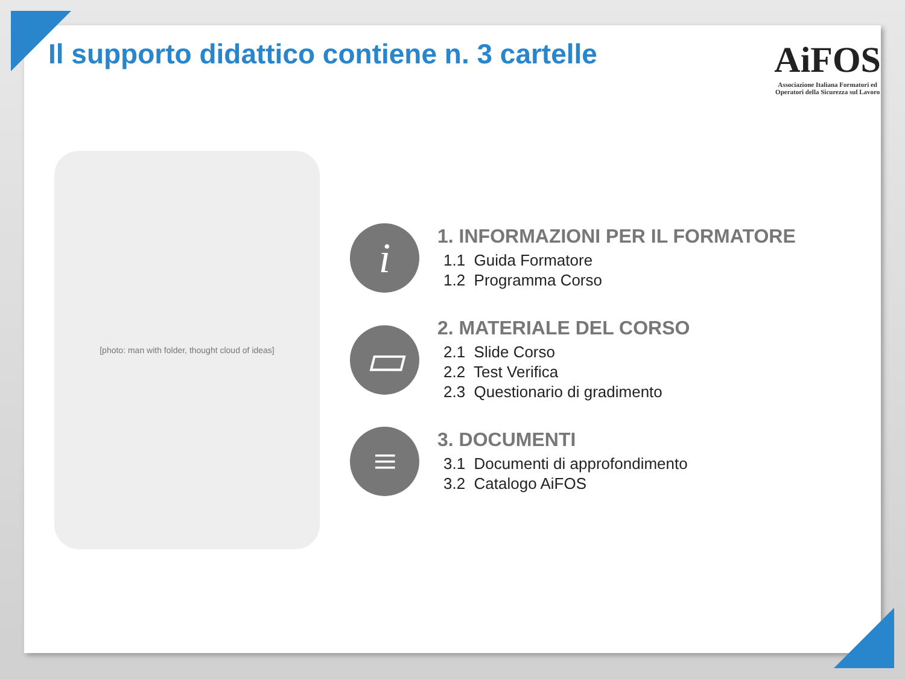Il supporto didattico contiene n. 3 cartelle
AiFOS
Associazione Italiana Formatori ed
Operatori della Sicurezza sul Lavoro
[photo: man with folder, thought cloud of ideas]
i
1. INFORMAZIONI PER IL FORMATORE
1.1 Guida Formatore
1.2 Programma Corso
▭
2. MATERIALE DEL CORSO
2.1 Slide Corso
2.2 Test Verifica
2.3 Questionario di gradimento
≡
3. DOCUMENTI
3.1 Documenti di approfondimento
3.2 Catalogo AiFOS